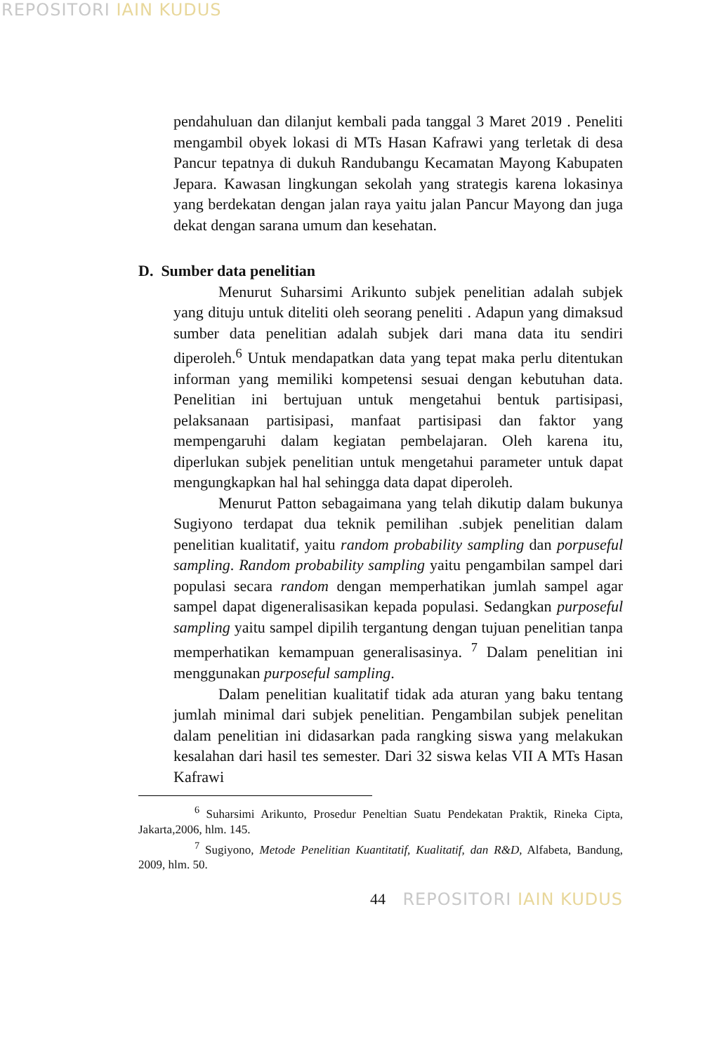REPOSITORI IAIN KUDUS
pendahuluan dan dilanjut kembali pada tanggal 3 Maret 2019 . Peneliti mengambil obyek lokasi di MTs Hasan Kafrawi yang terletak di desa Pancur tepatnya di dukuh Randubangu Kecamatan Mayong Kabupaten Jepara. Kawasan lingkungan sekolah yang strategis karena lokasinya yang berdekatan dengan jalan raya yaitu jalan Pancur Mayong dan juga dekat dengan sarana umum dan kesehatan.
D. Sumber data penelitian
Menurut Suharsimi Arikunto subjek penelitian adalah subjek yang dituju untuk diteliti oleh seorang peneliti . Adapun yang dimaksud sumber data penelitian adalah subjek dari mana data itu sendiri diperoleh.<sup>6</sup> Untuk mendapatkan data yang tepat maka perlu ditentukan informan yang memiliki kompetensi sesuai dengan kebutuhan data. Penelitian ini bertujuan untuk mengetahui bentuk partisipasi, pelaksanaan partisipasi, manfaat partisipasi dan faktor yang mempengaruhi dalam kegiatan pembelajaran. Oleh karena itu, diperlukan subjek penelitian untuk mengetahui parameter untuk dapat mengungkapkan hal hal sehingga data dapat diperoleh.
Menurut Patton sebagaimana yang telah dikutip dalam bukunya Sugiyono terdapat dua teknik pemilihan .subjek penelitian dalam penelitian kualitatif, yaitu random probability sampling dan porpuseful sampling. Random probability sampling yaitu pengambilan sampel dari populasi secara random dengan memperhatikan jumlah sampel agar sampel dapat digeneralisasikan kepada populasi. Sedangkan purposeful sampling yaitu sampel dipilih tergantung dengan tujuan penelitian tanpa memperhatikan kemampuan generalisasinya. <sup>7</sup> Dalam penelitian ini menggunakan purposeful sampling.
Dalam penelitian kualitatif tidak ada aturan yang baku tentang jumlah minimal dari subjek penelitian. Pengambilan subjek penelitan dalam penelitian ini didasarkan pada rangking siswa yang melakukan kesalahan dari hasil tes semester. Dari 32 siswa kelas VII A MTs Hasan Kafrawi
<sup>6</sup> Suharsimi Arikunto, Prosedur Peneltian Suatu Pendekatan Praktik, Rineka Cipta, Jakarta,2006, hlm. 145.
<sup>7</sup> Sugiyono, Metode Penelitian Kuantitatif, Kualitatif, dan R&D, Alfabeta, Bandung, 2009, hlm. 50.
44 REPOSITORI IAIN KUDUS